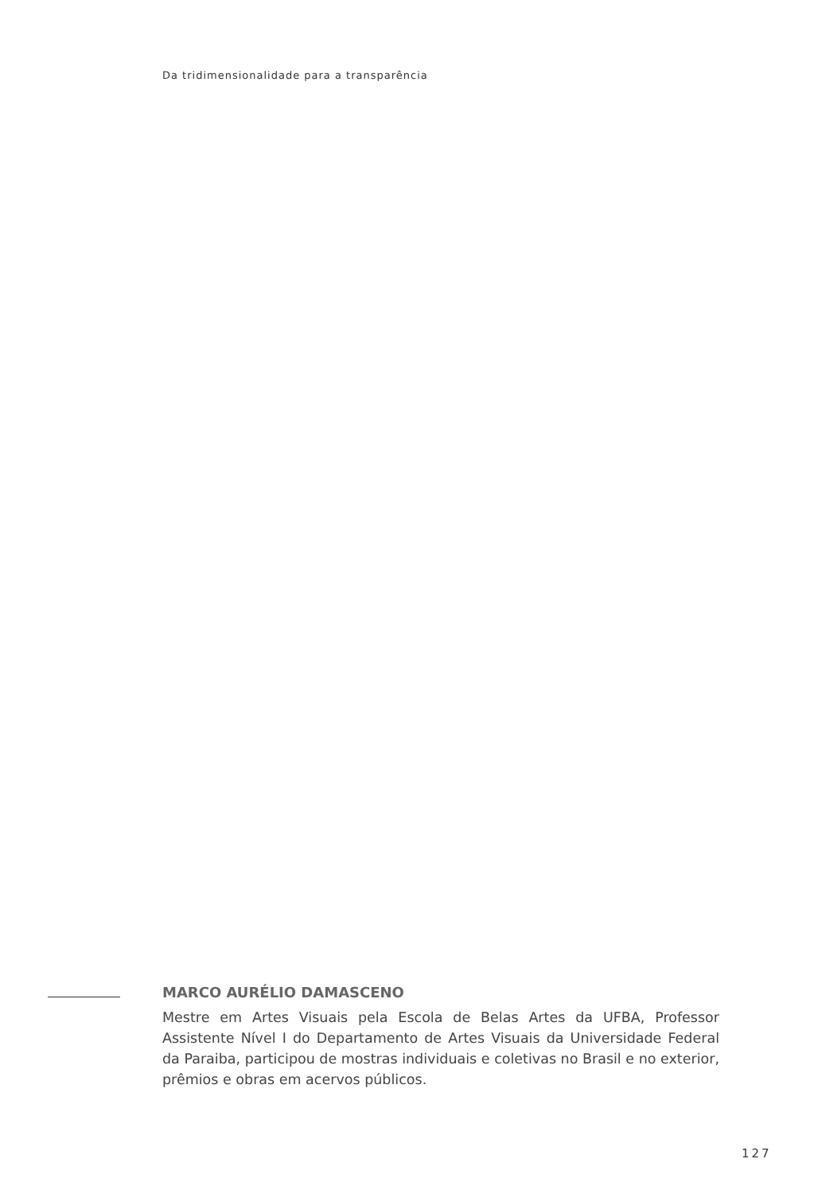Da tridimensionalidade para a transparência
MARCO AURÉLIO DAMASCENO
Mestre em Artes Visuais pela Escola de Belas Artes da UFBA, Professor Assistente Nível I do Departamento de Artes Visuais da Universidade Federal da Paraiba, participou de mostras individuais e coletivas no Brasil e no exterior, prêmios e obras em acervos públicos.
127